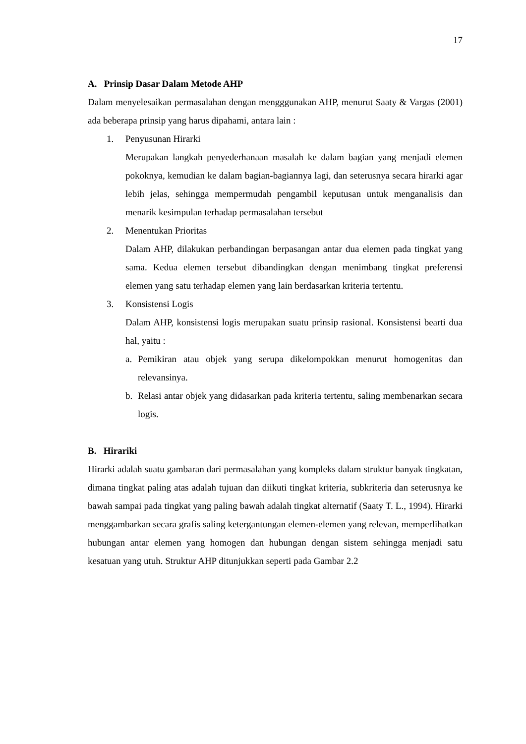17
A. Prinsip Dasar Dalam Metode AHP
Dalam menyelesaikan permasalahan dengan mengggunakan AHP, menurut Saaty & Vargas (2001) ada beberapa prinsip yang harus dipahami, antara lain :
1. Penyusunan Hirarki
Merupakan langkah penyederhanaan masalah ke dalam bagian yang menjadi elemen pokoknya, kemudian ke dalam bagian-bagiannya lagi, dan seterusnya secara hirarki agar lebih jelas, sehingga mempermudah pengambil keputusan untuk menganalisis dan menarik kesimpulan terhadap permasalahan tersebut
2. Menentukan Prioritas
Dalam AHP, dilakukan perbandingan berpasangan antar dua elemen pada tingkat yang sama. Kedua elemen tersebut dibandingkan dengan menimbang tingkat preferensi elemen yang satu terhadap elemen yang lain berdasarkan kriteria tertentu.
3. Konsistensi Logis
Dalam AHP, konsistensi logis merupakan suatu prinsip rasional. Konsistensi bearti dua hal, yaitu :
a. Pemikiran atau objek yang serupa dikelompokkan menurut homogenitas dan relevansinya.
b. Relasi antar objek yang didasarkan pada kriteria tertentu, saling membenarkan secara logis.
B. Hirariki
Hirarki adalah suatu gambaran dari permasalahan yang kompleks dalam struktur banyak tingkatan, dimana tingkat paling atas adalah tujuan dan diikuti tingkat kriteria, subkriteria dan seterusnya ke bawah sampai pada tingkat yang paling bawah adalah tingkat alternatif (Saaty T. L., 1994). Hirarki menggambarkan secara grafis saling ketergantungan elemen-elemen yang relevan, memperlihatkan hubungan antar elemen yang homogen dan hubungan dengan sistem sehingga menjadi satu kesatuan yang utuh. Struktur AHP ditunjukkan seperti pada Gambar 2.2